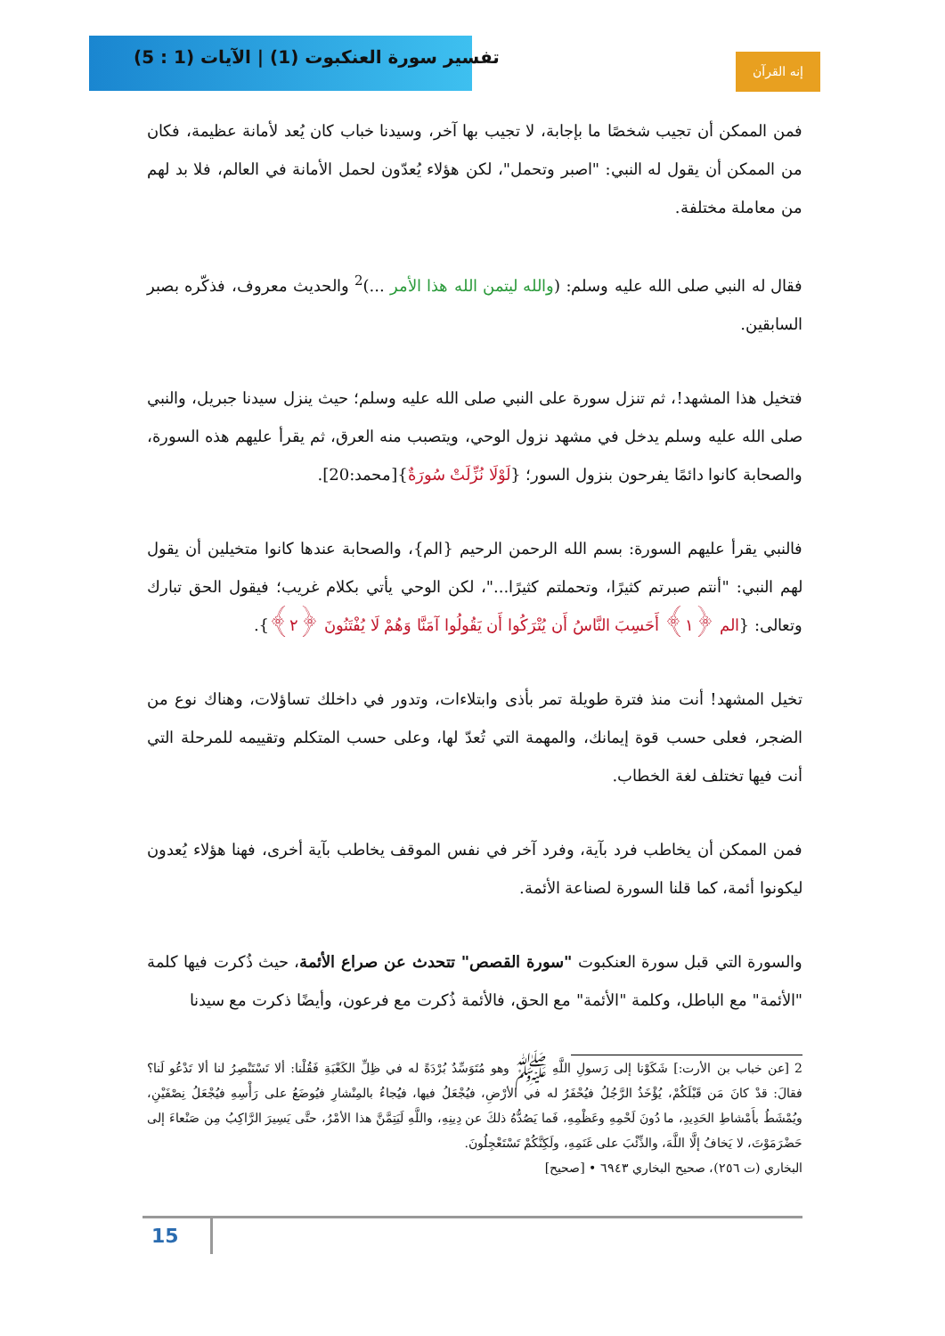تفسير سورة العنكبوت (1) | الآيات (1 : 5)
إنه القرآن
فمن الممكن أن تجيب شخصًا ما بإجابة، لا تجيب بها آخر، وسيدنا خباب كان يُعد لأمانة عظيمة، فكان من الممكن أن يقول له النبي: "اصبر وتحمل"، لكن هؤلاء يُعدّون لحمل الأمانة في العالم، فلا بد لهم من معاملة مختلفة.
فقال له النبي صلى الله عليه وسلم: (والله ليتمن الله هذا الأمر ...)<sup>2</sup> والحديث معروف، فذكّره بصبر السابقين.
فتخيل هذا المشهد!، ثم تنزل سورة على النبي صلى الله عليه وسلم؛ حيث ينزل سيدنا جبريل، والنبي صلى الله عليه وسلم يدخل في مشهد نزول الوحي، ويتصبب منه العرق، ثم يقرأ عليهم هذه السورة، والصحابة كانوا دائمًا يفرحون بنزول السور؛ {لَوْلَا نُزِّلَتْ سُورَةٌ}[محمد:20].
فالنبي يقرأ عليهم السورة: بسم الله الرحمن الرحيم {الم}، والصحابة عندها كانوا متخيلين أن يقول لهم النبي: "أنتم صبرتم كثيرًا، وتحملتم كثيرًا..."، لكن الوحي يأتي بكلام غريب؛ فيقول الحق تبارك وتعالى: {الم ﴿١﴾ أَحَسِبَ النَّاسُ أَن يُتْرَكُوا أَن يَقُولُوا آمَنَّا وَهُمْ لَا يُفْتَنُونَ ﴿٢﴾}.
تخيل المشهد! أنت منذ فترة طويلة تمر بأذى وابتلاءات، وتدور في داخلك تساؤلات، وهناك نوع من الضجر، فعلى حسب قوة إيمانك، والمهمة التي تُعدّ لها، وعلى حسب المتكلم وتقييمه للمرحلة التي أنت فيها تختلف لغة الخطاب.
فمن الممكن أن يخاطب فرد بآية، وفرد آخر في نفس الموقف يخاطب بآية أخرى، فهنا هؤلاء يُعدون ليكونوا أئمة، كما قلنا السورة لصناعة الأئمة.
والسورة التي قبل سورة العنكبوت "سورة القصص" تتحدث عن صراع الأئمة، حيث ذُكرت فيها كلمة "الأئمة" مع الباطل، وكلمة "الأئمة" مع الحق، فالأئمة ذُكرت مع فرعون، وأيضًا ذكرت مع سيدنا
2 [عن خباب بن الأرت:] شَكَوْنا إلى رَسولِ اللَّهِ ﷺ وهو مُتَوَسِّدٌ بُرْدَةً له في ظِلِّ الكَعْبَةِ فَقُلْنا: ألا تَسْتَنْصِرُ لنا ألا تَدْعُو لَنا؟ فقالَ: قدْ كانَ مَن قَبْلَكُمْ، يُؤْخَذُ الرَّجُلُ فيُحْفَرُ له في الأرْضِ، فيُجْعَلُ فيها، فيُجاءُ بالمِنْشارِ فيُوضَعُ على رَأْسِهِ فيُجْعَلُ نِصْفَيْنِ، ويُمْشَطُ بأَمْشاطِ الحَدِيدِ، ما دُونَ لَحْمِهِ وعَظْمِهِ، فَما يَصُدُّهُ ذلكَ عن دِينِهِ، واللَّهِ لَيَتِمَّنَّ هذا الأمْرُ، حتَّى يَسِيرَ الرَّاكِبُ مِن صَنْعاءَ إلى حَضْرَمَوْتَ، لا يَخافُ إلَّا اللَّهَ، والذِّئْبَ على غَنَمِهِ، ولَكِنَّكُمْ تَسْتَعْجِلُونَ.
البخاري (ت ٢٥٦)، صحيح البخاري ٦٩٤٣ • [صحيح]
15